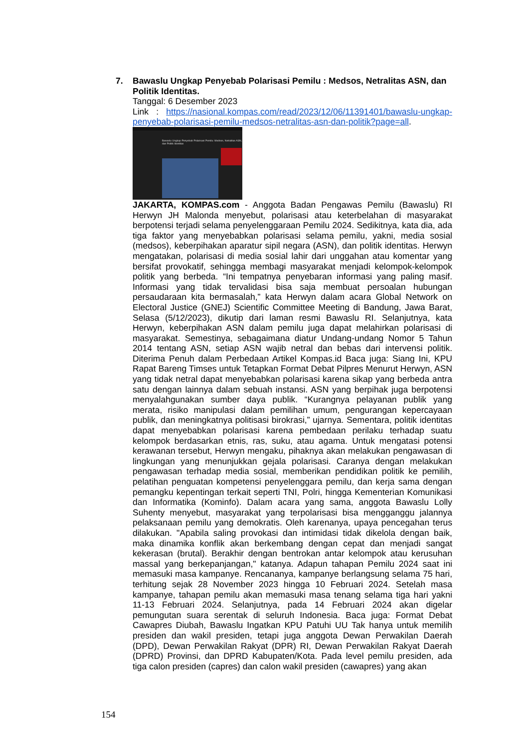7. Bawaslu Ungkap Penyebab Polarisasi Pemilu : Medsos, Netralitas ASN, dan Politik Identitas.
Tanggal: 6 Desember 2023
Link : https://nasional.kompas.com/read/2023/12/06/11391401/bawaslu-ungkap-penyebab-polarisasi-pemilu-medsos-netralitas-asn-dan-politik?page=all.
Bawaslu Ungkap Penyebab Polarisasi Pemilu: Medsos, Netralitas ASN, dan Politik Identitas
JAKARTA, KOMPAS.com - Anggota Badan Pengawas Pemilu (Bawaslu) RI Herwyn JH Malonda menyebut, polarisasi atau keterbelahan di masyarakat berpotensi terjadi selama penyelenggaraan Pemilu 2024. Sedikitnya, kata dia, ada tiga faktor yang menyebabkan polarisasi selama pemilu, yakni, media sosial (medsos), keberpihakan aparatur sipil negara (ASN), dan politik identitas. Herwyn mengatakan, polarisasi di media sosial lahir dari unggahan atau komentar yang bersifat provokatif, sehingga membagi masyarakat menjadi kelompok-kelompok politik yang berbeda. “Ini tempatnya penyebaran informasi yang paling masif. Informasi yang tidak tervalidasi bisa saja membuat persoalan hubungan persaudaraan kita bermasalah,” kata Herwyn dalam acara Global Network on Electoral Justice (GNEJ) Scientific Committee Meeting di Bandung, Jawa Barat, Selasa (5/12/2023), dikutip dari laman resmi Bawaslu RI. Selanjutnya, kata Herwyn, keberpihakan ASN dalam pemilu juga dapat melahirkan polarisasi di masyarakat. Semestinya, sebagaimana diatur Undang-undang Nomor 5 Tahun 2014 tentang ASN, setiap ASN wajib netral dan bebas dari intervensi politik. Diterima Penuh dalam Perbedaan Artikel Kompas.id Baca juga: Siang Ini, KPU Rapat Bareng Timses untuk Tetapkan Format Debat Pilpres Menurut Herwyn, ASN yang tidak netral dapat menyebabkan polarisasi karena sikap yang berbeda antra satu dengan lainnya dalam sebuah instansi. ASN yang berpihak juga berpotensi menyalahgunakan sumber daya publik. “Kurangnya pelayanan publik yang merata, risiko manipulasi dalam pemilihan umum, pengurangan kepercayaan publik, dan meningkatnya politisasi birokrasi,” ujarnya. Sementara, politik identitas dapat menyebabkan polarisasi karena pembedaan perilaku terhadap suatu kelompok berdasarkan etnis, ras, suku, atau agama. Untuk mengatasi potensi kerawanan tersebut, Herwyn mengaku, pihaknya akan melakukan pengawasan di lingkungan yang menunjukkan gejala polarisasi. Caranya dengan melakukan pengawasan terhadap media sosial, memberikan pendidikan politik ke pemilih, pelatihan penguatan kompetensi penyelenggara pemilu, dan kerja sama dengan pemangku kepentingan terkait seperti TNI, Polri, hingga Kementerian Komunikasi dan Informatika (Kominfo). Dalam acara yang sama, anggota Bawaslu Lolly Suhenty menyebut, masyarakat yang terpolarisasi bisa mengganggu jalannya pelaksanaan pemilu yang demokratis. Oleh karenanya, upaya pencegahan terus dilakukan. "Apabila saling provokasi dan intimidasi tidak dikelola dengan baik, maka dinamika konflik akan berkembang dengan cepat dan menjadi sangat kekerasan (brutal). Berakhir dengan bentrokan antar kelompok atau kerusuhan massal yang berkepanjangan," katanya. Adapun tahapan Pemilu 2024 saat ini memasuki masa kampanye. Rencananya, kampanye berlangsung selama 75 hari, terhitung sejak 28 November 2023 hingga 10 Februari 2024. Setelah masa kampanye, tahapan pemilu akan memasuki masa tenang selama tiga hari yakni 11-13 Februari 2024. Selanjutnya, pada 14 Februari 2024 akan digelar pemungutan suara serentak di seluruh Indonesia. Baca juga: Format Debat Cawapres Diubah, Bawaslu Ingatkan KPU Patuhi UU Tak hanya untuk memilih presiden dan wakil presiden, tetapi juga anggota Dewan Perwakilan Daerah (DPD), Dewan Perwakilan Rakyat (DPR) RI, Dewan Perwakilan Rakyat Daerah (DPRD) Provinsi, dan DPRD Kabupaten/Kota. Pada level pemilu presiden, ada tiga calon presiden (capres) dan calon wakil presiden (cawapres) yang akan
154